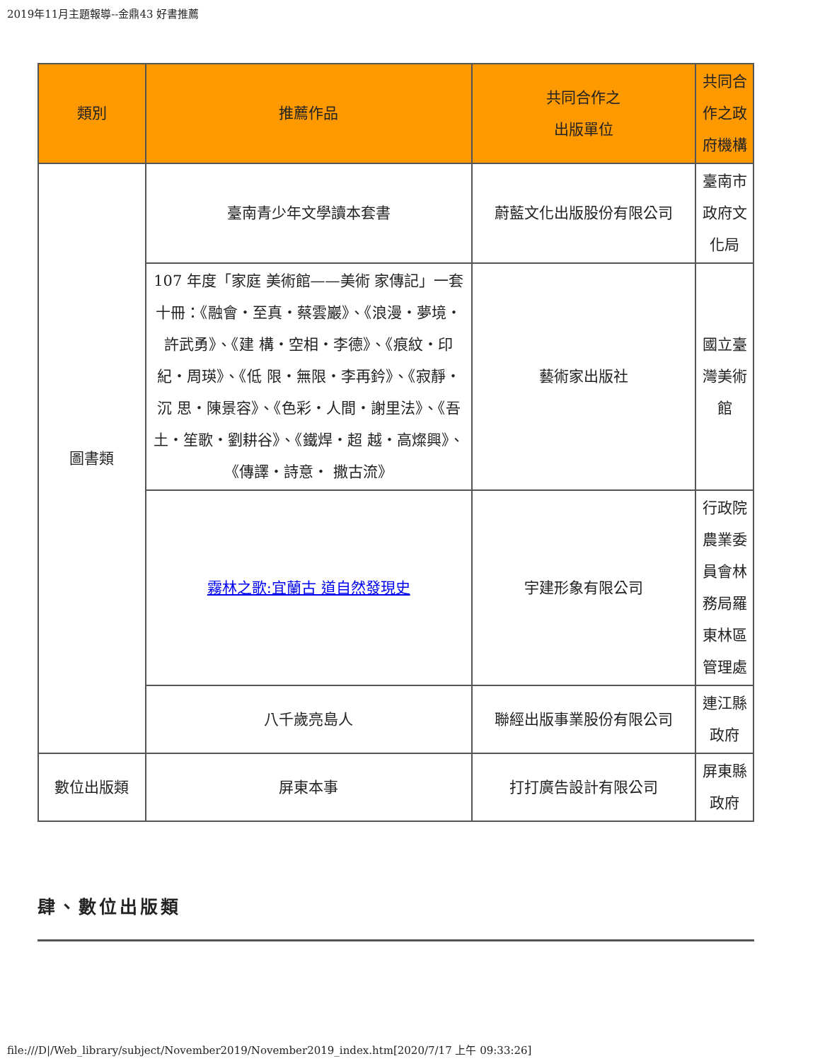2019年11月主題報導--金鼎43 好書推薦
| 類別 | 推薦作品 | 共同合作之 出版單位 | 共同合作之政府機構 |
| --- | --- | --- | --- |
| 圖書類 | 臺南青少年文學讀本套書 | 蔚藍文化出版股份有限公司 | 臺南市政府文化局 |
| | 107 年度「家庭 美術館——美術 家傳記」一套十冊：《融會・至真・蔡雲巖》、《浪漫・夢境・許武勇》、《建 構・空相・李德》、《痕紋・印紀・周瑛》、《低 限・無限・李再鈐》、《寂靜・沉 思・陳景容》、《色彩・人間・謝里法》、《吾 土・笙歌・劉耕谷》、《鐵焊・超 越・高燦興》、《傳譯・詩意・ 撒古流》 | 藝術家出版社 | 國立臺灣美術館 |
| | 霧林之歌:宜蘭古 道自然發現史 | 宇建形象有限公司 | 行政院農業委員會林務局羅東林區管理處 |
| | 八千歲亮島人 | 聯經出版事業股份有限公司 | 連江縣政府 |
| 數位出版類 | 屏東本事 | 打打廣告設計有限公司 | 屏東縣政府 |
肆、數位出版類
file:///D|/Web_library/subject/November2019/November2019_index.htm[2020/7/17 上午 09:33:26]